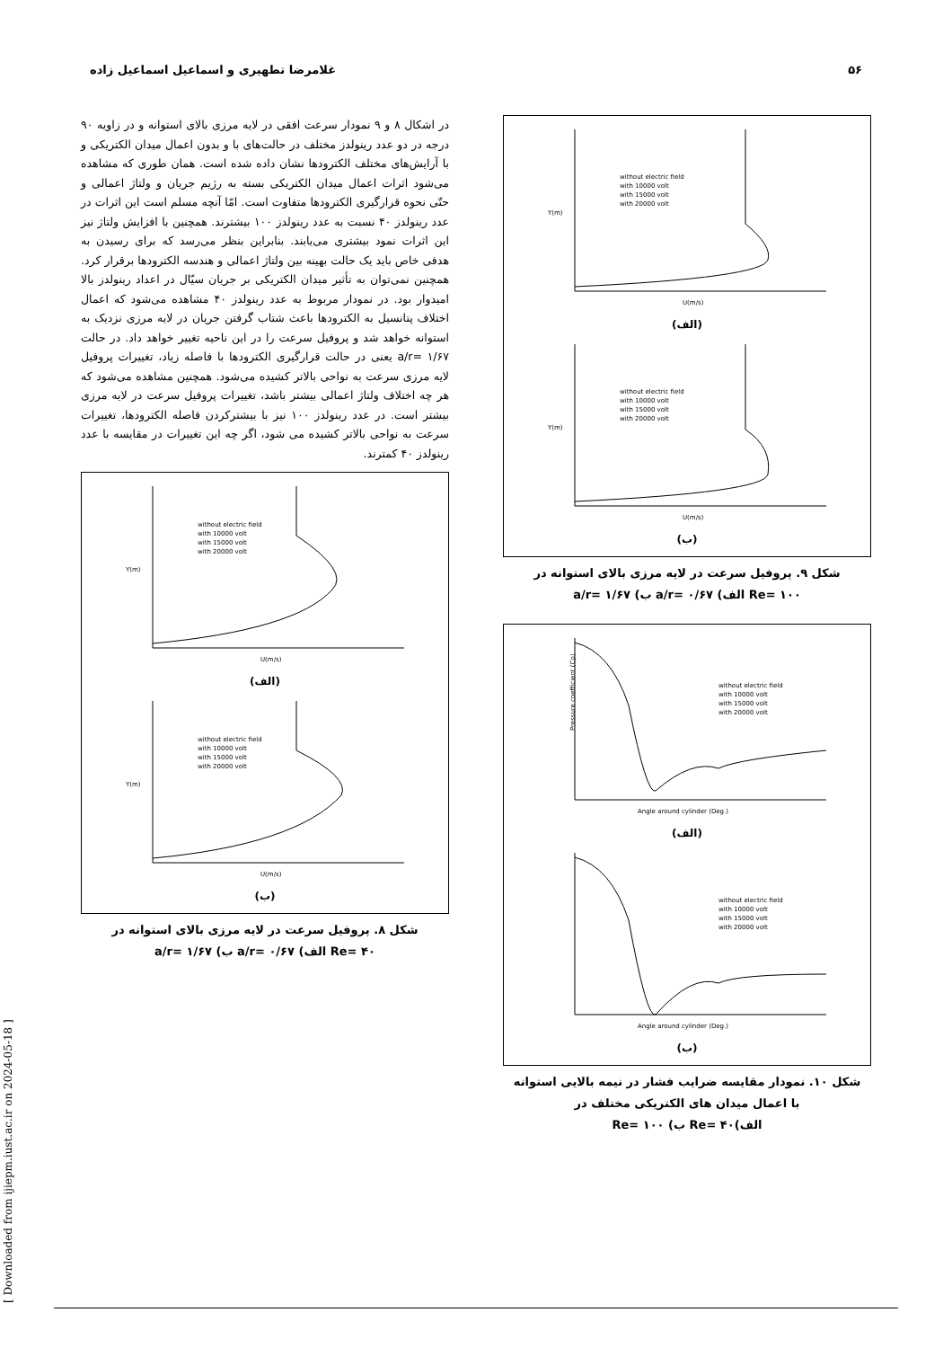۵۶ غلامرضا تطهیری و اسماعیل اسماعیل زاده
در اشکال ۸ و ۹ نمودار سرعت افقی در لایه مرزی بالای استوانه و در زاویه ۹۰ درجه در دو عدد رینولدز مختلف در حالت‌های با و بدون اعمال میدان الکتریکی و با آرایش‌های مختلف الکترودها نشان داده شده است. همان طوری که مشاهده می‌شود اثرات اعمال میدان الکتریکی بسته به رژیم جریان و ولتاژ اعمالی و حتّی نحوه قرارگیری الکترودها متفاوت است. امّا آنچه مسلم است این اثرات در عدد رینولدز ۴۰ نسبت به عدد رینولدز ۱۰۰ بیشترند. همچنین با افزایش ولتاژ نیز این اثرات نمود بیشتری می‌یابند. بنابراین بنظر می‌رسد که برای رسیدن به هدفی خاص باید یک حالت بهینه بین ولتاژ اعمالی و هندسه الکترودها برقرار کرد. همچنین نمی‌توان به تأثیر میدان الکتریکی بر جریان سیّال در اعداد رینولدز بالا امیدوار بود. در نمودار مربوط به عدد رینولدز ۴۰ مشاهده می‌شود که اعمال اختلاف پتانسیل به الکترودها باعث شتاب گرفتن جریان در لایه مرزی نزدیک به استوانه خواهد شد و پروفیل سرعت را در این ناحیه تغییر خواهد داد. در حالت a/r= ۱/۶۷ یعنی در حالت قرارگیری الکترودها با فاصله زیاد، تغییرات پروفیل لایه مرزی سرعت به نواحی بالاتر کشیده می‌شود. همچنین مشاهده می‌شود که هر چه اختلاف ولتاژ اعمالی بیشتر باشد، تغییرات پروفیل سرعت در لایه مرزی بیشتر است. در عدد رینولدز ۱۰۰ نیز با بیشترکردن فاصله الکترودها، تغییرات سرعت به نواحی بالاتر کشیده می شود، اگر چه این تغییرات در مقایسه با عدد رینولدز ۴۰ کمترند.
Y(m)
U(m/s)
without electric field
with 10000 volt
with 15000 volt
with 20000 volt
(الف)
Y(m)
U(m/s)
without electric field
with 10000 volt
with 15000 volt
with 20000 volt
(ب)
شکل ۸. پروفیل سرعت در لایه مرزی بالای استوانه در
Re= ۴۰ الف) a/r= ۰/۶۷ ب) a/r= ۱/۶۷
Y(m)
U(m/s)
without electric field
with 10000 volt
with 15000 volt
with 20000 volt
(الف)
Y(m)
U(m/s)
without electric field
with 10000 volt
with 15000 volt
with 20000 volt
(ب)
شکل ۹. پروفیل سرعت در لایه مرزی بالای استوانه در
Re= ۱۰۰ الف) a/r= ۰/۶۷ ب) a/r= ۱/۶۷
Pressure coefficient (Cp)
Angle around cylinder (Deg.)
without electric field
with 10000 volt
with 15000 volt
with 20000 volt
(الف)
Angle around cylinder (Deg.)
without electric field
with 10000 volt
with 15000 volt
with 20000 volt
(ب)
شکل ۱۰. نمودار مقایسه ضرایب فشار در نیمه بالایی استوانه
با اعمال میدان های الکتریکی مختلف در
الف)Re= ۴۰ ب) Re= ۱۰۰
[ Downloaded from ijiepm.iust.ac.ir on 2024-05-18 ]